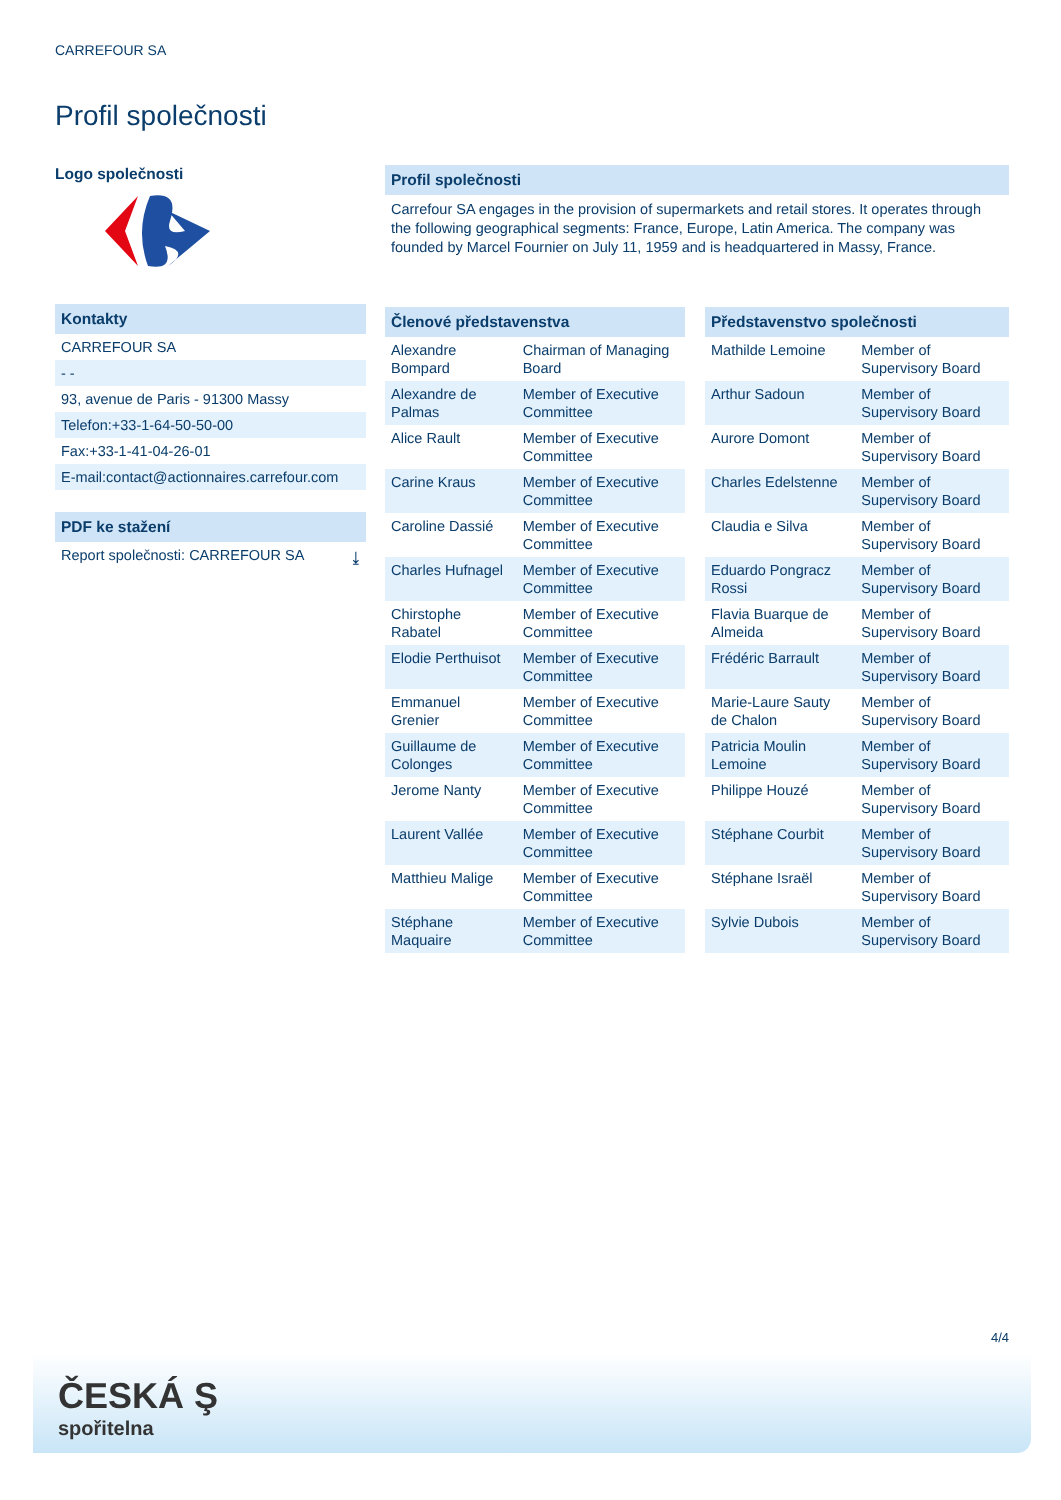CARREFOUR SA
Profil společnosti
Logo společnosti
Kontakty
CARREFOUR SA
- -
93, avenue de Paris - 91300 Massy
Telefon:+33-1-64-50-50-00
Fax:+33-1-41-04-26-01
E-mail:contact@actionnaires.carrefour.com
PDF ke stažení
Report společnosti: CARREFOUR SA ⤓
Profil společnosti
Carrefour SA engages in the provision of supermarkets and retail stores. It operates through the following geographical segments: France, Europe, Latin America. The company was founded by Marcel Fournier on July 11, 1959 and is headquartered in Massy, France.
| Členové představenstva | |
| --- | --- |
| Alexandre Bompard | Chairman of Managing Board |
| Alexandre de Palmas | Member of Executive Committee |
| Alice Rault | Member of Executive Committee |
| Carine Kraus | Member of Executive Committee |
| Caroline Dassié | Member of Executive Committee |
| Charles Hufnagel | Member of Executive Committee |
| Chirstophe Rabatel | Member of Executive Committee |
| Elodie Perthuisot | Member of Executive Committee |
| Emmanuel Grenier | Member of Executive Committee |
| Guillaume de Colonges | Member of Executive Committee |
| Jerome Nanty | Member of Executive Committee |
| Laurent Vallée | Member of Executive Committee |
| Matthieu Malige | Member of Executive Committee |
| Stéphane Maquaire | Member of Executive Committee |
| Představenstvo společnosti | |
| --- | --- |
| Mathilde Lemoine | Member of Supervisory Board |
| Arthur Sadoun | Member of Supervisory Board |
| Aurore Domont | Member of Supervisory Board |
| Charles Edelstenne | Member of Supervisory Board |
| Claudia e Silva | Member of Supervisory Board |
| Eduardo Pongracz Rossi | Member of Supervisory Board |
| Flavia Buarque de Almeida | Member of Supervisory Board |
| Frédéric Barrault | Member of Supervisory Board |
| Marie-Laure Sauty de Chalon | Member of Supervisory Board |
| Patricia Moulin Lemoine | Member of Supervisory Board |
| Philippe Houzé | Member of Supervisory Board |
| Stéphane Courbit | Member of Supervisory Board |
| Stéphane Israël | Member of Supervisory Board |
| Sylvie Dubois | Member of Supervisory Board |
4/4
ČESKÁ Ş
spořitelna